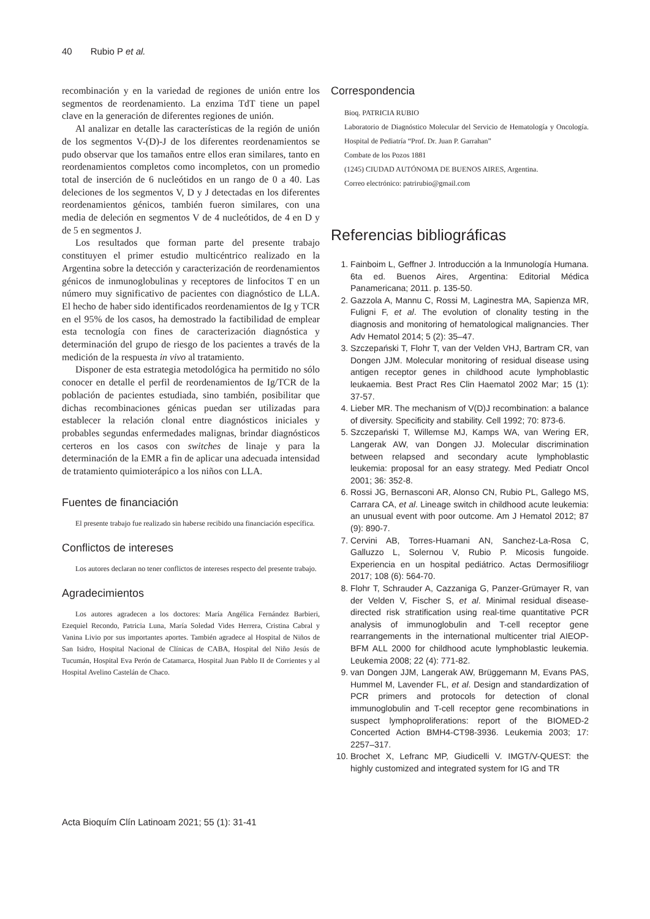40 Rubio P et al.
recombinación y en la variedad de regiones de unión entre los segmentos de reordenamiento. La enzima TdT tiene un papel clave en la generación de diferentes regiones de unión.
Al analizar en detalle las características de la región de unión de los segmentos V-(D)-J de los diferentes reordenamientos se pudo observar que los tamaños entre ellos eran similares, tanto en reordenamientos completos como incompletos, con un promedio total de inserción de 6 nucleótidos en un rango de 0 a 40. Las deleciones de los segmentos V, D y J detectadas en los diferentes reordenamientos génicos, también fueron similares, con una media de deleción en segmentos V de 4 nucleótidos, de 4 en D y de 5 en segmentos J.
Los resultados que forman parte del presente trabajo constituyen el primer estudio multicéntrico realizado en la Argentina sobre la detección y caracterización de reordenamientos génicos de inmunoglobulinas y receptores de linfocitos T en un número muy significativo de pacientes con diagnóstico de LLA. El hecho de haber sido identificados reordenamientos de Ig y TCR en el 95% de los casos, ha demostrado la factibilidad de emplear esta tecnología con fines de caracterización diagnóstica y determinación del grupo de riesgo de los pacientes a través de la medición de la respuesta in vivo al tratamiento.
Disponer de esta estrategia metodológica ha permitido no sólo conocer en detalle el perfil de reordenamientos de Ig/TCR de la población de pacientes estudiada, sino también, posibilitar que dichas recombinaciones génicas puedan ser utilizadas para establecer la relación clonal entre diagnósticos iniciales y probables segundas enfermedades malignas, brindar diagnósticos certeros en los casos con switches de linaje y para la determinación de la EMR a fin de aplicar una adecuada intensidad de tratamiento quimioterápico a los niños con LLA.
Fuentes de financiación
El presente trabajo fue realizado sin haberse recibido una financiación específica.
Conflictos de intereses
Los autores declaran no tener conflictos de intereses respecto del presente trabajo.
Agradecimientos
Los autores agradecen a los doctores: María Angélica Fernández Barbieri, Ezequiel Recondo, Patricia Luna, María Soledad Vides Herrera, Cristina Cabral y Vanina Livio por sus importantes aportes. También agradece al Hospital de Niños de San Isidro, Hospital Nacional de Clínicas de CABA, Hospital del Niño Jesús de Tucumán, Hospital Eva Perón de Catamarca, Hospital Juan Pablo II de Corrientes y al Hospital Avelino Castelán de Chaco.
Correspondencia
Bioq. PATRICIA RUBIO
Laboratorio de Diagnóstico Molecular del Servicio de Hematología y Oncología. Hospital de Pediatría “Prof. Dr. Juan P. Garrahan”
Combate de los Pozos 1881
(1245) CIUDAD AUTÓNOMA DE BUENOS AIRES, Argentina.
Correo electrónico: patrirubio@gmail.com
Referencias bibliográficas
1. Fainboim L, Geffner J. Introducción a la Inmunología Humana. 6ta ed. Buenos Aires, Argentina: Editorial Médica Panamericana; 2011. p. 135-50.
2. Gazzola A, Mannu C, Rossi M, Laginestra MA, Sapienza MR, Fuligni F, et al. The evolution of clonality testing in the diagnosis and monitoring of hematological malignancies. Ther Adv Hematol 2014; 5 (2): 35–47.
3. Szczepański T, Flohr T, van der Velden VHJ, Bartram CR, van Dongen JJM. Molecular monitoring of residual disease using antigen receptor genes in childhood acute lymphoblastic leukaemia. Best Pract Res Clin Haematol 2002 Mar; 15 (1): 37-57.
4. Lieber MR. The mechanism of V(D)J recombination: a balance of diversity. Specificity and stability. Cell 1992; 70: 873-6.
5. Szczepański T, Willemse MJ, Kamps WA, van Wering ER, Langerak AW, van Dongen JJ. Molecular discrimination between relapsed and secondary acute lymphoblastic leukemia: proposal for an easy strategy. Med Pediatr Oncol 2001; 36: 352-8.
6. Rossi JG, Bernasconi AR, Alonso CN, Rubio PL, Gallego MS, Carrara CA, et al. Lineage switch in childhood acute leukemia: an unusual event with poor outcome. Am J Hematol 2012; 87 (9): 890-7.
7. Cervini AB, Torres-Huamani AN, Sanchez-La-Rosa C, Galluzzo L, Solernou V, Rubio P. Micosis fungoide. Experiencia en un hospital pediátrico. Actas Dermosifiliogr 2017; 108 (6): 564-70.
8. Flohr T, Schrauder A, Cazzaniga G, Panzer-Grümayer R, van der Velden V, Fischer S, et al. Minimal residual disease-directed risk stratification using real-time quantitative PCR analysis of immunoglobulin and T-cell receptor gene rearrangements in the international multicenter trial AIEOP-BFM ALL 2000 for childhood acute lymphoblastic leukemia. Leukemia 2008; 22 (4): 771-82.
9. van Dongen JJM, Langerak AW, Brüggemann M, Evans PAS, Hummel M, Lavender FL, et al. Design and standardization of PCR primers and protocols for detection of clonal immunoglobulin and T-cell receptor gene recombinations in suspect lymphoproliferations: report of the BIOMED-2 Concerted Action BMH4-CT98-3936. Leukemia 2003; 17: 2257–317.
10. Brochet X, Lefranc MP, Giudicelli V. IMGT/V-QUEST: the highly customized and integrated system for IG and TR
Acta Bioquím Clín Latinoam 2021; 55 (1): 31-41